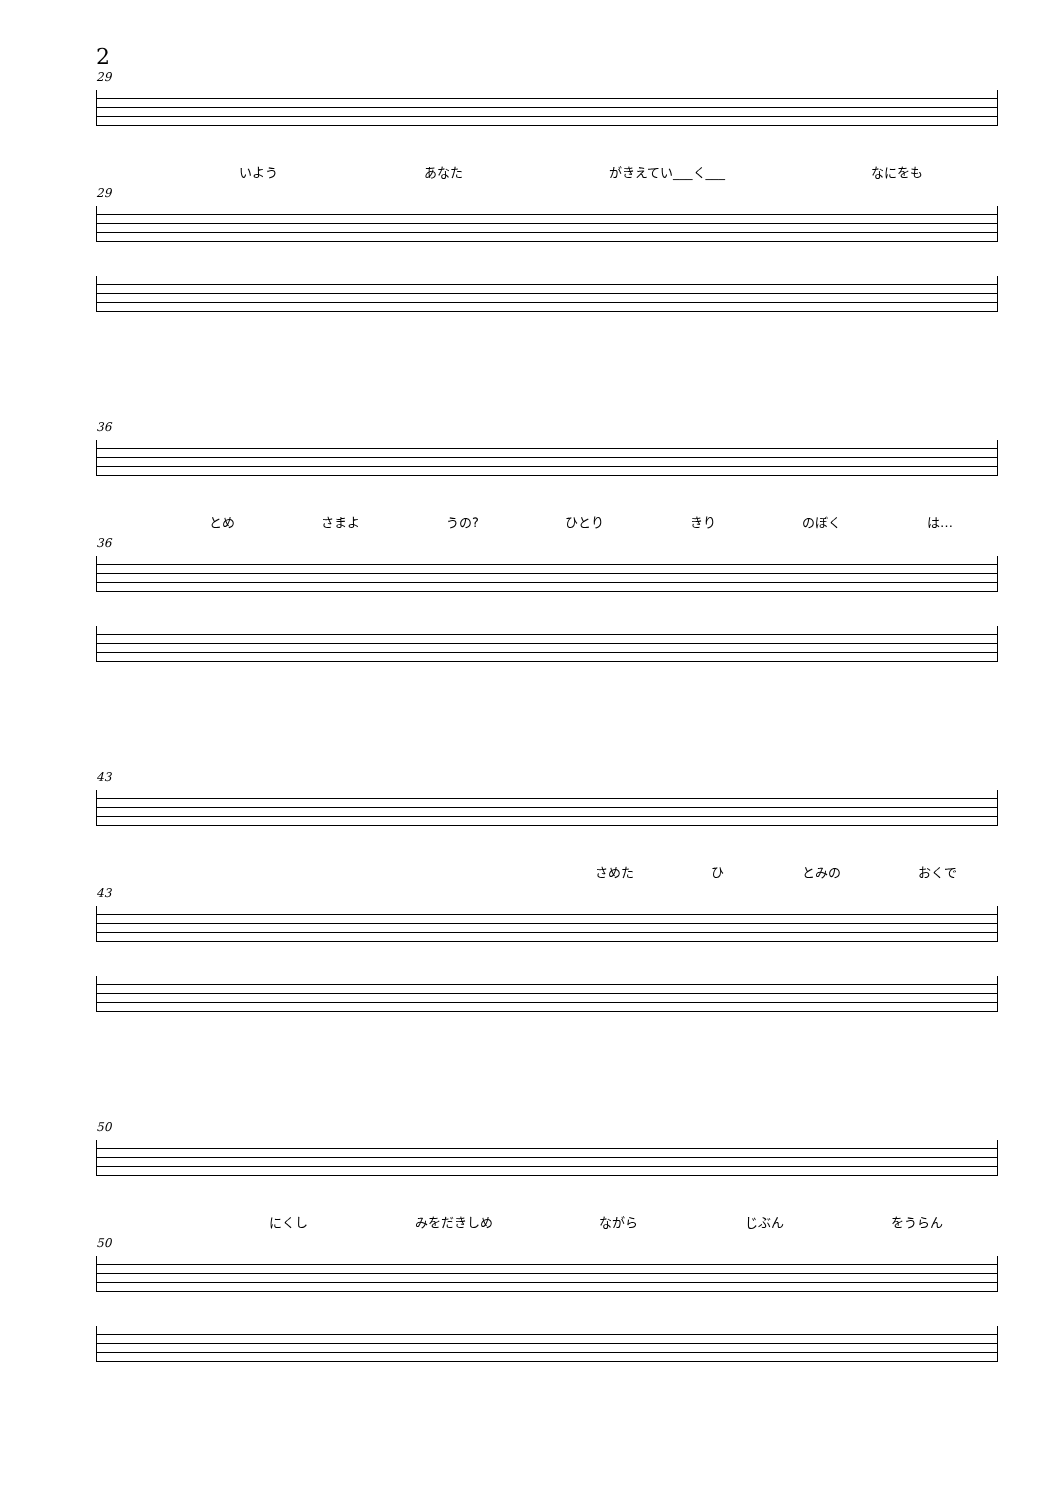2
29
いよう あなた がきえてい___く___ なにをも
29
36
とめ さまよ うの? ひとり きり のぼく は…
36
43
さめた ひ とみの おくで
43
50
にくし みをだきしめ ながら じぶん をうらん
50